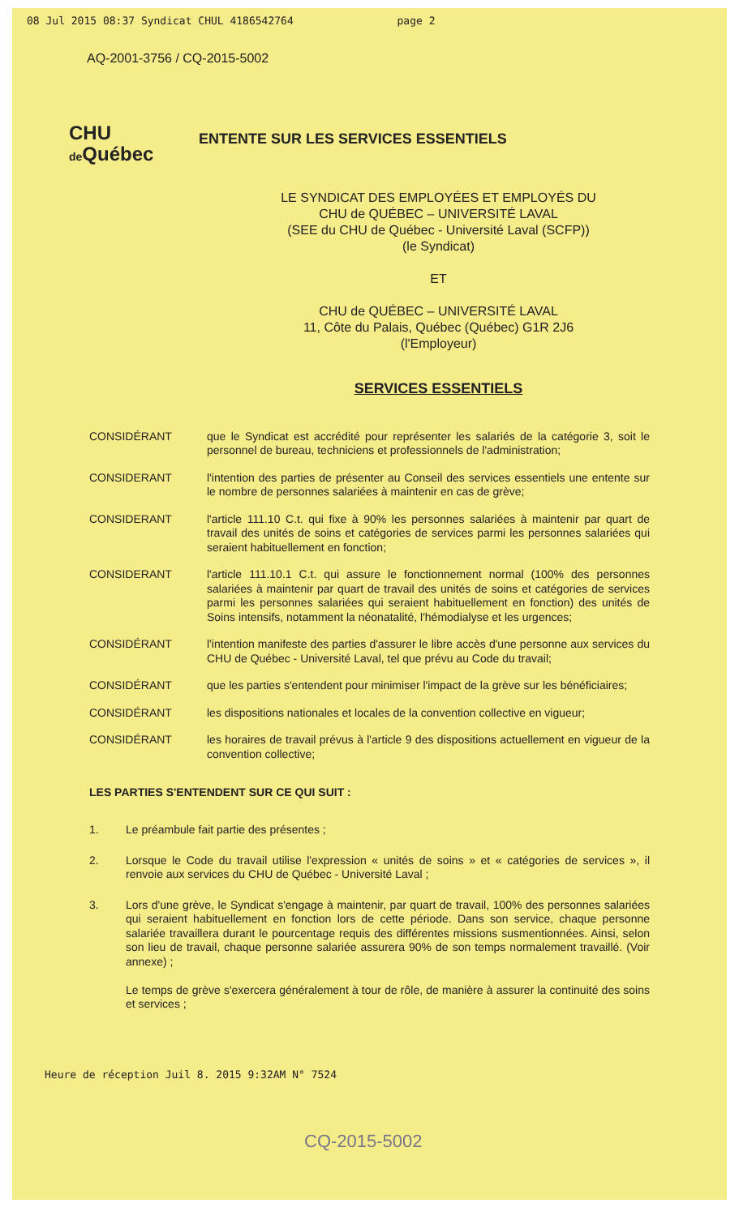08 Jul 2015 08:37 Syndicat CHUL 4186542764 page 2
AQ-2001-3756 / CQ-2015-5002
CHU
de Québec
ENTENTE SUR LES SERVICES ESSENTIELS
LE SYNDICAT DES EMPLOYÉES ET EMPLOYÉS DU
CHU de QUÉBEC – UNIVERSITÉ LAVAL
(SEE du CHU de Québec - Université Laval (SCFP))
(le Syndicat)
ET
CHU de QUÉBEC – UNIVERSITÉ LAVAL
11, Côte du Palais, Québec (Québec) G1R 2J6
(l'Employeur)
SERVICES ESSENTIELS
CONSIDÉRANT que le Syndicat est accrédité pour représenter les salariés de la catégorie 3, soit le personnel de bureau, techniciens et professionnels de l'administration;
CONSIDERANT l'intention des parties de présenter au Conseil des services essentiels une entente sur le nombre de personnes salariées à maintenir en cas de grève;
CONSIDERANT l'article 111.10 C.t. qui fixe à 90% les personnes salariées à maintenir par quart de travail des unités de soins et catégories de services parmi les personnes salariées qui seraient habituellement en fonction;
CONSIDERANT l'article 111.10.1 C.t. qui assure le fonctionnement normal (100% des personnes salariées à maintenir par quart de travail des unités de soins et catégories de services parmi les personnes salariées qui seraient habituellement en fonction) des unités de Soins intensifs, notamment la néonatalité, l'hémodialyse et les urgences;
CONSIDÉRANT l'intention manifeste des parties d'assurer le libre accès d'une personne aux services du CHU de Québec - Université Laval, tel que prévu au Code du travail;
CONSIDÉRANT que les parties s'entendent pour minimiser l'impact de la grève sur les bénéficiaires;
CONSIDÉRANT les dispositions nationales et locales de la convention collective en vigueur;
CONSIDÉRANT les horaires de travail prévus à l'article 9 des dispositions actuellement en vigueur de la convention collective;
LES PARTIES S'ENTENDENT SUR CE QUI SUIT :
1. Le préambule fait partie des présentes ;
2. Lorsque le Code du travail utilise l'expression « unités de soins » et « catégories de services », il renvoie aux services du CHU de Québec - Université Laval ;
3. Lors d'une grève, le Syndicat s'engage à maintenir, par quart de travail, 100% des personnes salariées qui seraient habituellement en fonction lors de cette période. Dans son service, chaque personne salariée travaillera durant le pourcentage requis des différentes missions susmentionnées. Ainsi, selon son lieu de travail, chaque personne salariée assurera 90% de son temps normalement travaillé. (Voir annexe) ;
Le temps de grève s'exercera généralement à tour de rôle, de manière à assurer la continuité des soins et services ;
CQ-2015-5002
Heure de réception Juil 8. 2015 9:32AM N° 7524